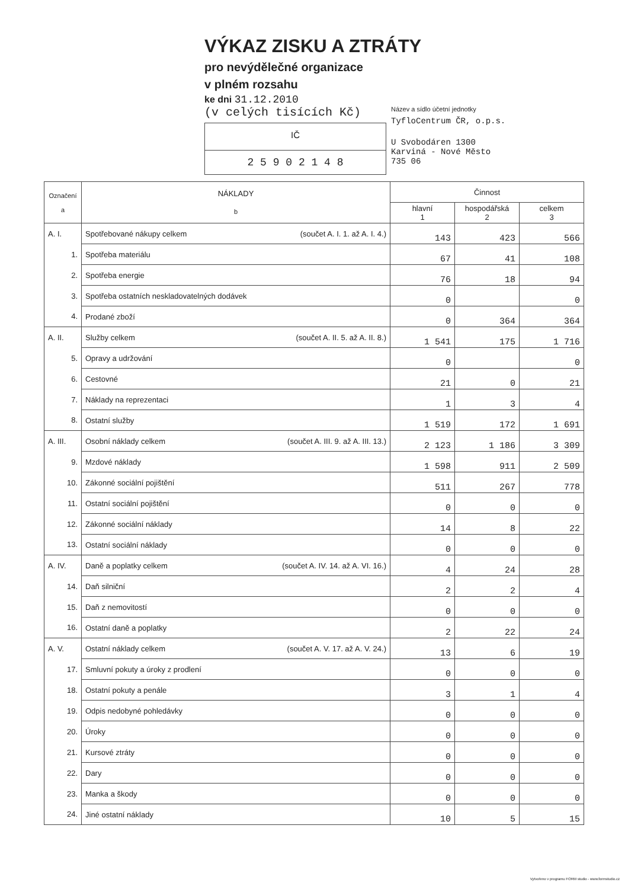VÝKAZ ZISKU A ZTRÁTY
pro nevýdělečné organizace
v plném rozsahu
ke dni 31.12.2010
(v celých tisících Kč)
IČ
2 5 9 0 2 1 4 8
Název a sídlo účetní jednotky
TyfloCentrum ČR, o.p.s.
U Svobodáren 1300
Karviná - Nové Město
735 06
| Označení a | NÁKLADY b | Činnost | | |
| --- | --- | --- | --- | --- |
| | | hlavní 1 | hospodářská 2 | celkem 3 |
| A. I. | Spotřebované nákupy celkem (součet A. I. 1. až A. I. 4.) | 143 | 423 | 566 |
| 1. | Spotřeba materiálu | 67 | 41 | 108 |
| 2. | Spotřeba energie | 76 | 18 | 94 |
| 3. | Spotřeba ostatních neskladovatelných dodávek | 0 | | 0 |
| 4. | Prodané zboží | 0 | 364 | 364 |
| A. II. | Služby celkem (součet A. II. 5. až A. II. 8.) | 1 541 | 175 | 1 716 |
| 5. | Opravy a udržování | 0 | | 0 |
| 6. | Cestovné | 21 | 0 | 21 |
| 7. | Náklady na reprezentaci | 1 | 3 | 4 |
| 8. | Ostatní služby | 1 519 | 172 | 1 691 |
| A. III. | Osobní náklady celkem (součet A. III. 9. až A. III. 13.) | 2 123 | 1 186 | 3 309 |
| 9. | Mzdové náklady | 1 598 | 911 | 2 509 |
| 10. | Zákonné sociální pojištění | 511 | 267 | 778 |
| 11. | Ostatní sociální pojištění | 0 | 0 | 0 |
| 12. | Zákonné sociální náklady | 14 | 8 | 22 |
| 13. | Ostatní sociální náklady | 0 | 0 | 0 |
| A. IV. | Daně a poplatky celkem (součet A. IV. 14. až A. VI. 16.) | 4 | 24 | 28 |
| 14. | Daň silniční | 2 | 2 | 4 |
| 15. | Daň z nemovitostí | 0 | 0 | 0 |
| 16. | Ostatní daně a poplatky | 2 | 22 | 24 |
| A. V. | Ostatní náklady celkem (součet A. V. 17. až A. V. 24.) | 13 | 6 | 19 |
| 17. | Smluvní pokuty a úroky z prodlení | 0 | 0 | 0 |
| 18. | Ostatní pokuty a penále | 3 | 1 | 4 |
| 19. | Odpis nedobyné pohledávky | 0 | 0 | 0 |
| 20. | Úroky | 0 | 0 | 0 |
| 21. | Kursové ztráty | 0 | 0 | 0 |
| 22. | Dary | 0 | 0 | 0 |
| 23. | Manka a škody | 0 | 0 | 0 |
| 24. | Jiné ostatní náklady | 10 | 5 | 15 |
Vytvořeno v programu FORM studio - www.formstudio.cz